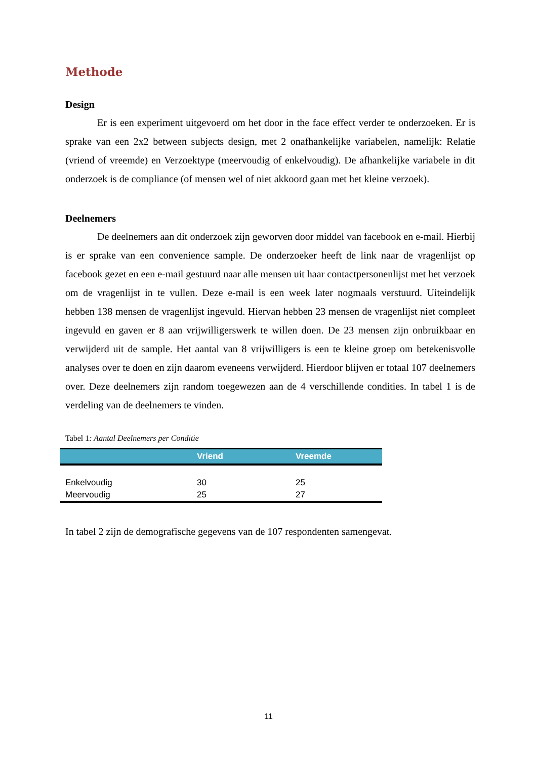Methode
Design
Er is een experiment uitgevoerd om het door in the face effect verder te onderzoeken. Er is sprake van een 2x2 between subjects design, met 2 onafhankelijke variabelen, namelijk: Relatie (vriend of vreemde) en Verzoektype (meervoudig of enkelvoudig). De afhankelijke variabele in dit onderzoek is de compliance (of mensen wel of niet akkoord gaan met het kleine verzoek).
Deelnemers
De deelnemers aan dit onderzoek zijn geworven door middel van facebook en e-mail. Hierbij is er sprake van een convenience sample. De onderzoeker heeft de link naar de vragenlijst op facebook gezet en een e-mail gestuurd naar alle mensen uit haar contactpersonenlijst met het verzoek om de vragenlijst in te vullen. Deze e-mail is een week later nogmaals verstuurd. Uiteindelijk hebben 138 mensen de vragenlijst ingevuld. Hiervan hebben 23 mensen de vragenlijst niet compleet ingevuld en gaven er 8 aan vrijwilligerswerk te willen doen. De 23 mensen zijn onbruikbaar en verwijderd uit de sample. Het aantal van 8 vrijwilligers is een te kleine groep om betekenisvolle analyses over te doen en zijn daarom eveneens verwijderd. Hierdoor blijven er totaal 107 deelnemers over. Deze deelnemers zijn random toegewezen aan de 4 verschillende condities. In tabel 1 is de verdeling van de deelnemers te vinden.
Tabel 1: Aantal Deelnemers per Conditie
| | Vriend | Vreemde |
| --- | --- | --- |
| Enkelvoudig | 30 | 25 |
| Meervoudig | 25 | 27 |
In tabel 2 zijn de demografische gegevens van de 107 respondenten samengevat.
11